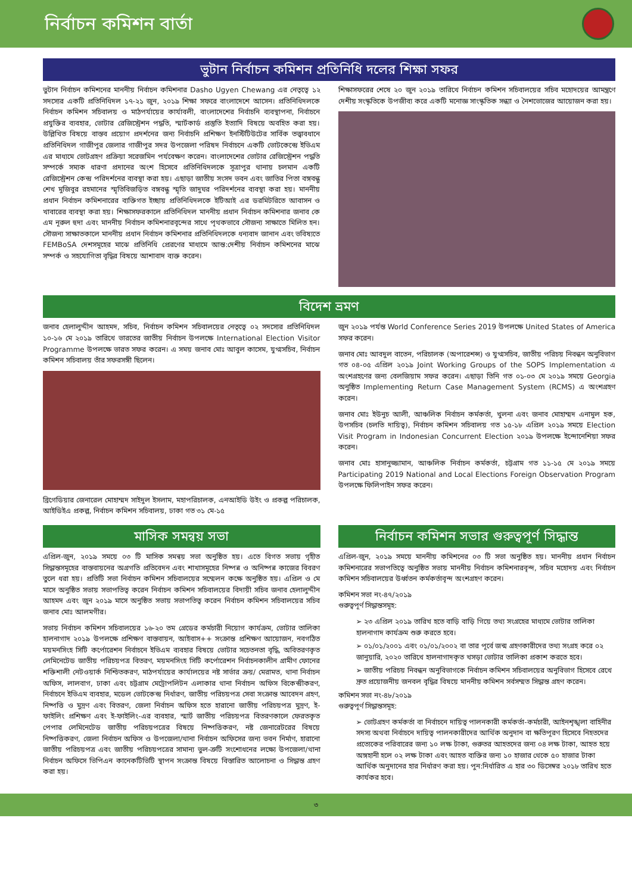নির্বাচন কমিশন বার্তা
ভুটান নির্বাচন কমিশন প্রতিনিধি দলের শিক্ষা সফর
ভুটান নির্বাচন কমিশনের মাননীয় নির্বাচন কমিশনার Dasho Ugyen Chewang এর নেতৃত্বে ১২ সদস্যের একটি প্রতিনিধিদল ১৭-২১ জুন, ২০১৯ শিক্ষা সফরে বাংলাদেশে আসেন। প্রতিনিধিদলকে নির্বাচন কমিশন সচিবালয় ও মাঠপর্যায়ের কার্যাবলী, বাংলাদেশের নির্বাচনি ব্যবস্থাপনা, নির্বাচনে প্রযুক্তির ব্যবহার, ভোটার রেজিস্ট্রেশন পদ্ধতি, স্মার্টকার্ড প্রস্তুতি ইত্যাদি বিষয়ে অবহিত করা হয়। উল্লিখিত বিষয়ে বাস্তব প্রয়োগ প্রদর্শনের জন্য নির্বাচনি প্রশিক্ষণ ইনস্টিটিউটের সার্বিক তত্ত্বাবধানে প্রতিনিধিদল গাজীপুর জেলার গাজীপুর সদর উপজেলা পরিষদ নির্বাচনে একটি ভোটকেন্দ্রে ইভিএম এর মাধ্যমে ভোটগ্রহণ প্রক্রিয়া সরেজমিন পর্যবেক্ষণ করেন। বাংলাদেশের ভোটার রেজিস্ট্রেশন পদ্ধতি সম্পর্কে সম্যক ধারণা প্রদানের অংশ হিসেবে প্রতিনিধিদলকে সূত্রাপুর থানায় চলমান একটি রেজিস্ট্রেশন কেন্দ্র পরিদর্শনের ব্যবস্থা করা হয়। এছাড়া জাতীয় সংসদ ভবন এবং জাতির পিতা বঙ্গবন্ধু শেখ মুজিবুর রহমানের স্মৃতিবিজড়িত বঙ্গবন্ধু স্মৃতি জাদুঘর পরিদর্শনের ব্যবস্থা করা হয়। মাননীয় প্রধান নির্বাচন কমিশনারের ব্যক্তিগত ইচ্ছায় প্রতিনিধিদলকে ইটিআই এর ডরমিটরিতে আবাসন ও খাবারের ব্যবস্থা করা হয়। শিক্ষাসফরকালে প্রতিনিধিদল মাননীয় প্রধান নির্বাচন কমিশনার জনাব কে এম নূরুল হুদা এবং মাননীয় নির্বাচন কমিশনারবৃন্দের সাথে পৃথকভাবে সৌজন্য সাক্ষাতে মিলিত হন। সৌজন্য সাক্ষাতকালে মাননীয় প্রধান নির্বাচন কমিশনার প্রতিনিধিদলকে ধন্যবাদ জানান এবং ভবিষ্যতে FEMBoSA দেশসমূহের মাঝে প্রতিনিধি প্রেরণের মাধ্যমে আন্ত:দেশীয় নির্বাচন কমিশনের মাঝে সম্পর্ক ও সহযোগিতা বৃদ্ধির বিষয়ে আশাবাদ ব্যক্ত করেন।
শিক্ষাসফরের শেষে ২০ জুন ২০১৯ তারিখে নির্বাচন কমিশন সচিবালয়ের সচিব মহোদয়ের আমন্ত্রণে দেশীয় সংস্কৃতিকে উপজীব্য করে একটি মনোজ্ঞ সাংস্কৃতিক সন্ধ্যা ও নৈশভোজের আয়োজন করা হয়।
বিদেশ ভ্রমণ
জনাব হেলালুদ্দীন আহমদ, সচিব, নির্বাচন কমিশন সচিবালয়ের নেতৃত্বে ০২ সদস্যের প্রতিনিধিদল ১০-১৬ মে ২০১৯ তারিখে ভারতের জাতীয় নির্বাচন উপলক্ষে International Election Visitor Programme উপলক্ষে ভারত সফর করেন। এ সময় জনাব মোঃ আবুল কাসেম, যুগ্মসচিব, নির্বাচন কমিশন সচিবালয় তাঁর সফরসঙ্গী ছিলেন।
ব্রিগেডিয়ার জেনারেল মোহাম্মদ সাইদুল ইসলাম, মহাপরিচালক, এনআইডি উইং ও প্রকল্প পরিচালক, আইডিইএ প্রকল্প, নির্বাচন কমিশন সচিবালয়, ঢাকা গত ৩১ মে-১৫
জুন ২০১৯ পর্যন্ত World Conference Series 2019 উপলক্ষে United States of America সফর করেন।
জনাব মোঃ আবদুল বাতেন, পরিচালক (অপারেশন্স) ও যুগ্মসচিব, জাতীয় পরিচয় নিবন্ধন অনুবিভাগ গত ০৪-০৫ এপ্রিল ২০১৯ Joint Working Groups of the SOPS Implementation এ অংশগ্রহণের জন্য বেলজিয়াম সফর করেন। এছাড়া তিনি গত ০১-০৩ মে ২০১৯ সময়ে Georgia অনুষ্ঠিত Implementing Return Case Management System (RCMS) এ অংশগ্রহণ করেন।
জনাব মোঃ ইউনুচ আলী, আঞ্চলিক নির্বাচন কর্মকর্তা, খুলনা এবং জনাব মোহাম্মদ এনামুল হক, উপসচিব (চলতি দায়িত্ব), নির্বাচন কমিশন সচিবালয় গত ১৫-১৮ এপ্রিল ২০১৯ সময়ে Election Visit Program in Indonesian Concurrent Election ২০১৯ উপলক্ষে ইন্দোনেশিয়া সফর করেন।
জনাব মোঃ হাসানুজ্জামান, আঞ্চলিক নির্বাচন কর্মকর্তা, চট্টগ্রাম গত ১১-১৫ মে ২০১৯ সময়ে Participating 2019 National and Local Elections Foreign Observation Program উপলক্ষে ফিলিপাইন সফর করেন।
মাসিক সমন্বয় সভা
এপ্রিল-জুন, ২০১৯ সময়ে ০৩ টি মাসিক সমন্বয় সভা অনুষ্ঠিত হয়। এতে বিগত সভায় গৃহীত সিদ্ধান্তসমূহের বাস্তবায়নের অগ্রগতি প্রতিবেদন এবং শাখাসমূহের নিষ্পন্ন ও অনিষ্পন্ন কাজের বিবরণ তুলে ধরা হয়। প্রতিটি সভা নির্বাচন কমিশন সচিবালয়ের সম্মেলন কক্ষে অনুষ্ঠিত হয়। এপ্রিল ও মে মাসে অনুষ্ঠিত সভায় সভাপতিত্ব করেন নির্বাচন কমিশন সচিবালয়ের বিদায়ী সচিব জনাব হেলালুদ্দীন আহমদ এবং জুন ২০১৯ মাসে অনুষ্ঠিত সভায় সভাপতিত্ব করেন নির্বাচন কমিশন সচিবালয়ের সচিব জনাব মোঃ আলমগীর।
সভায় নির্বাচন কমিশন সচিবালয়ের ১৬-২০ তম গ্রেডের কর্মচারী নিয়োগ কার্যক্রম, ভোটার তালিকা হালনাগাদ ২০১৯ উপলক্ষে প্রশিক্ষণ বাস্তবায়ন, আইবাস++ সংক্রান্ত প্রশিক্ষণ আয়োজন, নবগঠিত ময়মনসিংহ সিটি কর্পোরেশন নির্বাচনে ইভিএম ব্যবহার বিষয়ে ভোটার সচেতনতা বৃদ্ধি, অবিতরণকৃত লেমিনেটেড জাতীয় পরিচয়পত্র বিতরণ, ময়মনসিংহ সিটি কর্পোরেশন নির্বাচনকালীন গ্রামীণ ফোনের শক্তিশালী নেটওয়ার্ক নিশ্চিতকরণ, মাঠপর্যায়ের কার্যালয়ের নষ্ট সার্ভার ক্রয়/ মেরামত, থানা নির্বাচন অফিস, লালবাগ, ঢাকা এবং চট্টগ্রাম মেট্রোপলিটন এলাকার থানা নির্বাচন অফিস বিকেন্দ্রীকরণ, নির্বাচনে ইভিএম ব্যবহার, মডেল ভোটকেন্দ্র নির্ধারণ, জাতীয় পরিচয়পত্র সেবা সংক্রান্ত আবেদন গ্রহণ, নিষ্পত্তি ও মুদ্রণ এবং বিতরণ, জেলা নির্বাচন অফিস হতে হারানো জাতীয় পরিচয়পত্র মুদ্রণ, ই-ফাইলিং প্রশিক্ষণ এবং ই-ফাইলিং-এর ব্যবহার, স্মার্ট জাতীয় পরিচয়পত্র বিতরণকালে ফেরতকৃত পেপার লেমিনেটেড জাতীয় পরিচয়পত্রের বিষয়ে নিষ্পত্তিকরণ, নষ্ট জেনারেটরের বিষয়ে নিষ্পত্তিকরণ, জেলা নির্বাচন অফিস ও উপজেলা/থানা নির্বাচন অফিসের জন্য ভবন নির্মাণ, হারানো জাতীয় পরিচয়পত্র এবং জাতীয় পরিচয়পত্রের সামান্য ভুল-ত্রুটি সংশোধনের লক্ষ্যে উপজেলা/থানা নির্বাচন অফিসে ভিপিএন কানেকটিভিটি স্থাপন সংক্রান্ত বিষয়ে বিস্তারিত আলোচনা ও সিদ্ধান্ত গ্রহণ করা হয়।
নির্বাচন কমিশন সভার গুরুত্বপূর্ণ সিদ্ধান্ত
এপ্রিল-জুন, ২০১৯ সময়ে মাননীয় কমিশনের ০৩ টি সভা অনুষ্ঠিত হয়। মাননীয় প্রধান নির্বাচন কমিশনারের সভাপতিত্বে অনুষ্ঠিত সভায় মাননীয় নির্বাচন কমিশনারবৃন্দ, সচিব মহোদয় এবং নির্বাচন কমিশন সচিবালয়ের উর্ধ্বতন কর্মকর্তাবৃন্দ অংশগ্রহণ করেন।
কমিশন সভা নং-৪৭/২০১৯
গুরুত্বপূর্ণ সিদ্ধান্তসমূহ:
➢ ২৩ এপ্রিল ২০১৯ তারিখ হতে বাড়ি বাড়ি গিয়ে তথ্য সংগ্রহের মাধ্যমে ভোটার তালিকা হালনাগাদ কার্যক্রম শুরু করতে হবে।
➢ ০১/০১/২০০১ এবং ০১/০১/২০০২ বা তার পূর্বে জন্ম গ্রহণকারীদের তথ্য সংগ্রহ করে ০২ জানুয়ারি, ২০২০ তারিখে হালনাগাদকৃত খসড়া ভোটার তালিকা প্রকাশ করতে হবে।
➢ জাতীয় পরিচয় নিবন্ধন অনুবিভাগকে নির্বাচন কমিশন সচিবালয়ের অনুবিভাগ হিসেবে রেখে দ্রুত প্রয়োজনীয় জনবল বৃদ্ধির বিষয়ে মাননীয় কমিশন সর্বসম্মত সিদ্ধান্ত গ্রহণ করেন।
কমিশন সভা নং-৪৮/২০১৯
গুরুত্বপূর্ণ সিদ্ধান্তসমূহ:
➢ ভোটগ্রহণ কর্মকর্তা বা নির্বাচনে দায়িত্ব পালনকারী কর্মকর্তা-কর্মচারী, আইনশৃঙ্খলা বাহিনীর সদস্য অথবা নির্বাচনে দায়িত্ব পালনকারীদের আর্থিক অনুদান বা ক্ষতিপূরণ হিসেবে নিহতদের প্রত্যেকের পরিবারের জন্য ১০ লক্ষ টাকা, গুরুতর আহতদের জন্য ০৪ লক্ষ টাকা, আহত হয়ে অঙ্গহানী হলে ০২ লক্ষ টাকা এবং আহত ব্যক্তির জন্য ১০ হাজার থেকে ৫০ হাজার টাকা আর্থিক অনুদানের হার নির্ধারণ করা হয়। পুন:নির্ধারিত এ হার ৩০ ডিসেম্বর ২০১৮ তারিখ হতে কার্যকর হবে।
৩